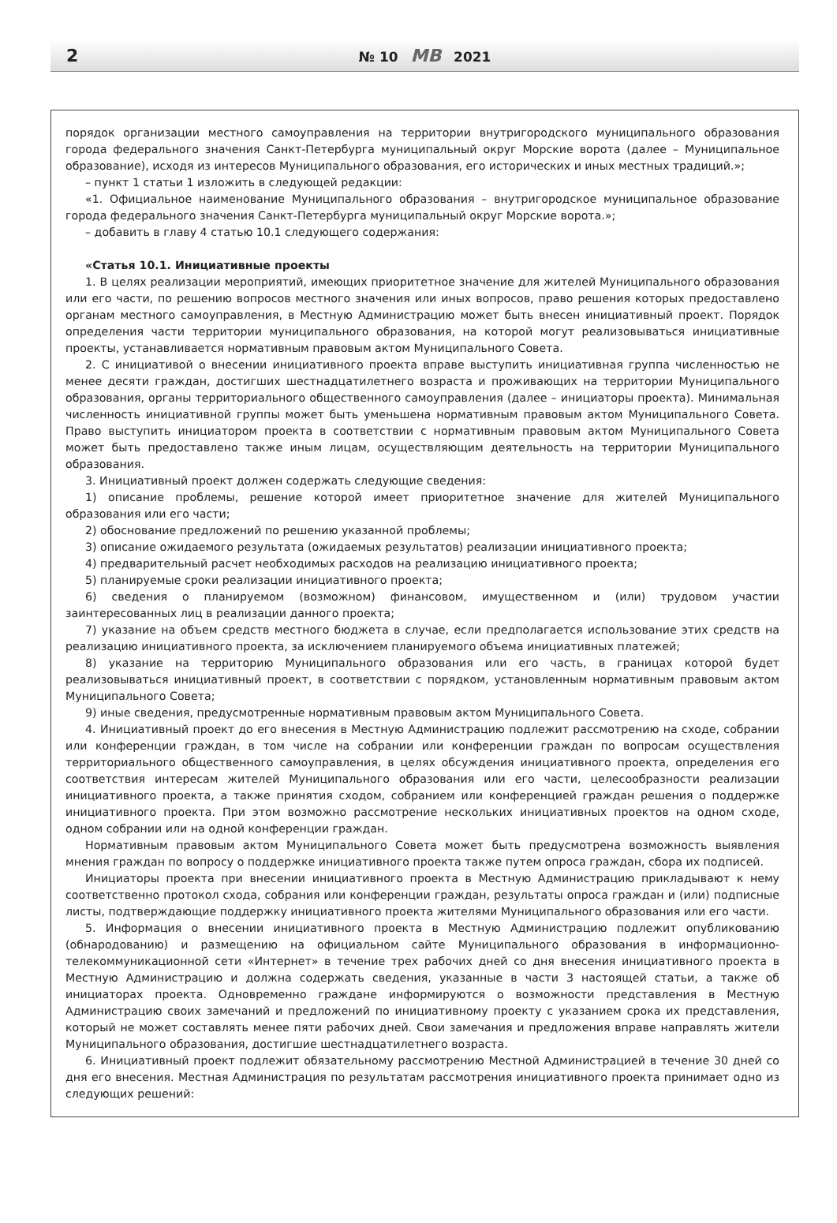2 № 10 МВ 2021
порядок организации местного самоуправления на территории внутригородского муниципального образования города федерального значения Санкт-Петербурга муниципальный округ Морские ворота (далее – Муниципальное образование), исходя из интересов Муниципального образования, его исторических и иных местных традиций.»;
– пункт 1 статьи 1 изложить в следующей редакции:
«1. Официальное наименование Муниципального образования – внутригородское муниципальное образование города федерального значения Санкт-Петербурга муниципальный округ Морские ворота.»;
– добавить в главу 4 статью 10.1 следующего содержания:
«Статья 10.1. Инициативные проекты
1. В целях реализации мероприятий, имеющих приоритетное значение для жителей Муниципального образования или его части, по решению вопросов местного значения или иных вопросов, право решения которых предоставлено органам местного самоуправления, в Местную Администрацию может быть внесен инициативный проект. Порядок определения части территории муниципального образования, на которой могут реализовываться инициативные проекты, устанавливается нормативным правовым актом Муниципального Совета.
2. С инициативой о внесении инициативного проекта вправе выступить инициативная группа численностью не менее десяти граждан, достигших шестнадцатилетнего возраста и проживающих на территории Муниципального образования, органы территориального общественного самоуправления (далее – инициаторы проекта). Минимальная численность инициативной группы может быть уменьшена нормативным правовым актом Муниципального Совета. Право выступить инициатором проекта в соответствии с нормативным правовым актом Муниципального Совета может быть предоставлено также иным лицам, осуществляющим деятельность на территории Муниципального образования.
3. Инициативный проект должен содержать следующие сведения:
1) описание проблемы, решение которой имеет приоритетное значение для жителей Муниципального образования или его части;
2) обоснование предложений по решению указанной проблемы;
3) описание ожидаемого результата (ожидаемых результатов) реализации инициативного проекта;
4) предварительный расчет необходимых расходов на реализацию инициативного проекта;
5) планируемые сроки реализации инициативного проекта;
6) сведения о планируемом (возможном) финансовом, имущественном и (или) трудовом участии заинтересованных лиц в реализации данного проекта;
7) указание на объем средств местного бюджета в случае, если предполагается использование этих средств на реализацию инициативного проекта, за исключением планируемого объема инициативных платежей;
8) указание на территорию Муниципального образования или его часть, в границах которой будет реализовываться инициативный проект, в соответствии с порядком, установленным нормативным правовым актом Муниципального Совета;
9) иные сведения, предусмотренные нормативным правовым актом Муниципального Совета.
4. Инициативный проект до его внесения в Местную Администрацию подлежит рассмотрению на сходе, собрании или конференции граждан, в том числе на собрании или конференции граждан по вопросам осуществления территориального общественного самоуправления, в целях обсуждения инициативного проекта, определения его соответствия интересам жителей Муниципального образования или его части, целесообразности реализации инициативного проекта, а также принятия сходом, собранием или конференцией граждан решения о поддержке инициативного проекта. При этом возможно рассмотрение нескольких инициативных проектов на одном сходе, одном собрании или на одной конференции граждан.
Нормативным правовым актом Муниципального Совета может быть предусмотрена возможность выявления мнения граждан по вопросу о поддержке инициативного проекта также путем опроса граждан, сбора их подписей.
Инициаторы проекта при внесении инициативного проекта в Местную Администрацию прикладывают к нему соответственно протокол схода, собрания или конференции граждан, результаты опроса граждан и (или) подписные листы, подтверждающие поддержку инициативного проекта жителями Муниципального образования или его части.
5. Информация о внесении инициативного проекта в Местную Администрацию подлежит опубликованию (обнародованию) и размещению на официальном сайте Муниципального образования в информационно-телекоммуникационной сети «Интернет» в течение трех рабочих дней со дня внесения инициативного проекта в Местную Администрацию и должна содержать сведения, указанные в части 3 настоящей статьи, а также об инициаторах проекта. Одновременно граждане информируются о возможности представления в Местную Администрацию своих замечаний и предложений по инициативному проекту с указанием срока их представления, который не может составлять менее пяти рабочих дней. Свои замечания и предложения вправе направлять жители Муниципального образования, достигшие шестнадцатилетнего возраста.
6. Инициативный проект подлежит обязательному рассмотрению Местной Администрацией в течение 30 дней со дня его внесения. Местная Администрация по результатам рассмотрения инициативного проекта принимает одно из следующих решений: